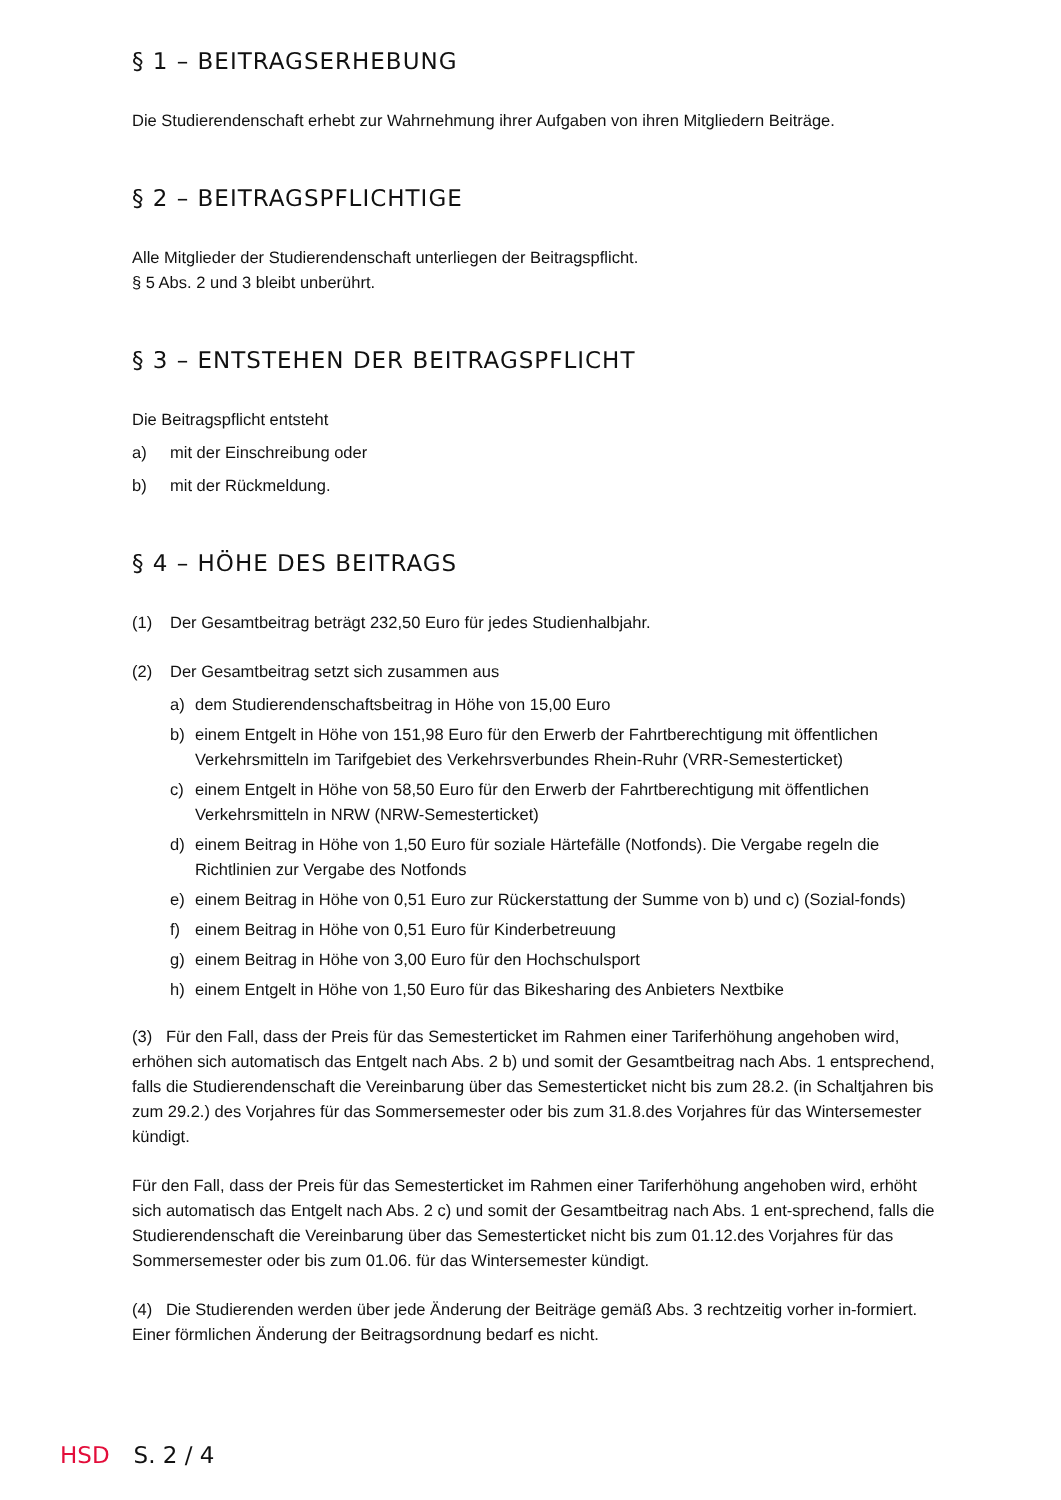§ 1 – BEITRAGSERHEBUNG
Die Studierendenschaft erhebt zur Wahrnehmung ihrer Aufgaben von ihren Mitgliedern Beiträge.
§ 2 – BEITRAGSPFLICHTIGE
Alle Mitglieder der Studierendenschaft unterliegen der Beitragspflicht.
§ 5 Abs. 2 und 3 bleibt unberührt.
§ 3 – ENTSTEHEN DER BEITRAGSPFLICHT
Die Beitragspflicht entsteht
a) mit der Einschreibung oder
b) mit der Rückmeldung.
§ 4 – HÖHE DES BEITRAGS
(1) Der Gesamtbeitrag beträgt 232,50 Euro für jedes Studienhalbjahr.
(2) Der Gesamtbeitrag setzt sich zusammen aus
a) dem Studierendenschaftsbeitrag in Höhe von 15,00 Euro
b) einem Entgelt in Höhe von 151,98 Euro für den Erwerb der Fahrtberechtigung mit öffentlichen Verkehrsmitteln im Tarifgebiet des Verkehrsverbundes Rhein-Ruhr (VRR-Semesterticket)
c) einem Entgelt in Höhe von 58,50 Euro für den Erwerb der Fahrtberechtigung mit öffentlichen Verkehrsmitteln in NRW (NRW-Semesterticket)
d) einem Beitrag in Höhe von 1,50 Euro für soziale Härtefälle (Notfonds). Die Vergabe regeln die Richtlinien zur Vergabe des Notfonds
e) einem Beitrag in Höhe von 0,51 Euro zur Rückerstattung der Summe von b) und c) (Sozial-fonds)
f) einem Beitrag in Höhe von 0,51 Euro für Kinderbetreuung
g) einem Beitrag in Höhe von 3,00 Euro für den Hochschulsport
h) einem Entgelt in Höhe von 1,50 Euro für das Bikesharing des Anbieters Nextbike
(3) Für den Fall, dass der Preis für das Semesterticket im Rahmen einer Tariferhöhung angehoben wird, erhöhen sich automatisch das Entgelt nach Abs. 2 b) und somit der Gesamtbeitrag nach Abs. 1 entsprechend, falls die Studierendenschaft die Vereinbarung über das Semesterticket nicht bis zum 28.2. (in Schaltjahren bis zum 29.2.) des Vorjahres für das Sommersemester oder bis zum 31.8.des Vorjahres für das Wintersemester kündigt.
Für den Fall, dass der Preis für das Semesterticket im Rahmen einer Tariferhöhung angehoben wird, erhöht sich automatisch das Entgelt nach Abs. 2 c) und somit der Gesamtbeitrag nach Abs. 1 ent-sprechend, falls die Studierendenschaft die Vereinbarung über das Semesterticket nicht bis zum 01.12.des Vorjahres für das Sommersemester oder bis zum 01.06. für das Wintersemester kündigt.
(4) Die Studierenden werden über jede Änderung der Beiträge gemäß Abs. 3 rechtzeitig vorher in-formiert. Einer förmlichen Änderung der Beitragsordnung bedarf es nicht.
HSD S. 2 / 4